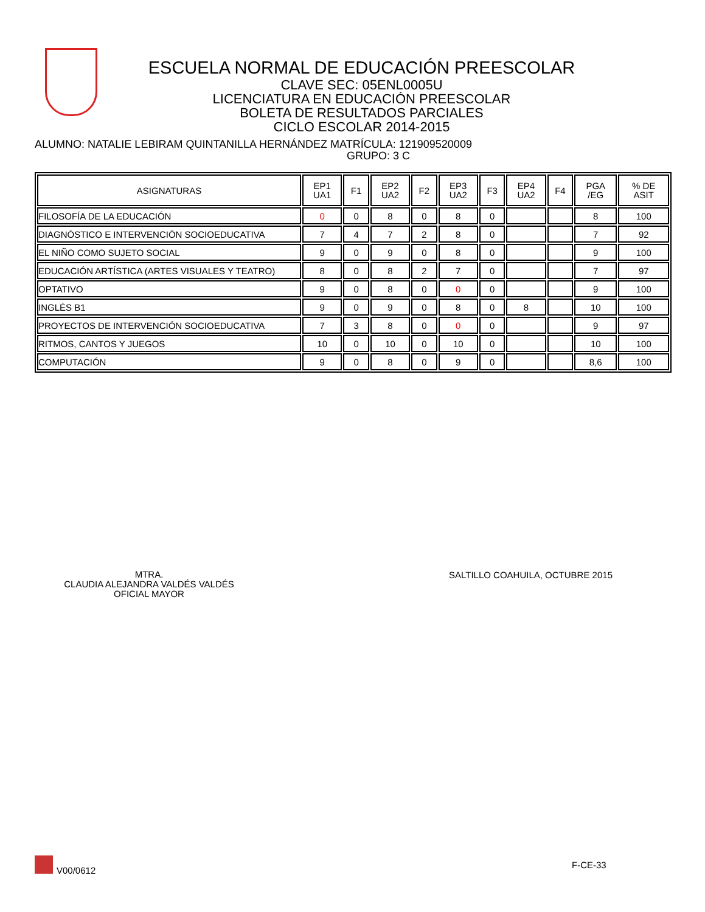ESCUELA NORMAL DE EDUCACIÓN PREESCOLAR
CLAVE SEC: 05ENL0005U
LICENCIATURA EN EDUCACIÓN PREESCOLAR
BOLETA DE RESULTADOS PARCIALES
CICLO ESCOLAR 2014-2015
ALUMNO: NATALIE LEBIRAM QUINTANILLA HERNÁNDEZ MATRÍCULA: 121909520009
GRUPO: 3 C
| ASIGNATURAS | EP1 UA1 | F1 | EP2 UA2 | F2 | EP3 UA2 | F3 | EP4 UA2 | F4 | PGA /EG | % DE ASIT |
| --- | --- | --- | --- | --- | --- | --- | --- | --- | --- | --- |
| FILOSOFÍA DE LA EDUCACIÓN | 0 | 0 | 8 | 0 | 8 | 0 | | | 8 | 100 |
| DIAGNÓSTICO E INTERVENCIÓN SOCIOEDUCATIVA | 7 | 4 | 7 | 2 | 8 | 0 | | | 7 | 92 |
| EL NIÑO COMO SUJETO SOCIAL | 9 | 0 | 9 | 0 | 8 | 0 | | | 9 | 100 |
| EDUCACIÓN ARTÍSTICA (ARTES VISUALES Y TEATRO) | 8 | 0 | 8 | 2 | 7 | 0 | | | 7 | 97 |
| OPTATIVO | 9 | 0 | 8 | 0 | 0 | 0 | | | 9 | 100 |
| INGLÉS B1 | 9 | 0 | 9 | 0 | 8 | 0 | 8 | | 10 | 100 |
| PROYECTOS DE INTERVENCIÓN SOCIOEDUCATIVA | 7 | 3 | 8 | 0 | 0 | 0 | | | 9 | 97 |
| RITMOS, CANTOS Y JUEGOS | 10 | 0 | 10 | 0 | 10 | 0 | | | 10 | 100 |
| COMPUTACIÓN | 9 | 0 | 8 | 0 | 9 | 0 | | | 8,6 | 100 |
MTRA.
CLAUDIA ALEJANDRA VALDÉS VALDÉS
OFICIAL MAYOR
SALTILLO COAHUILA, OCTUBRE 2015
V00/0612
F-CE-33